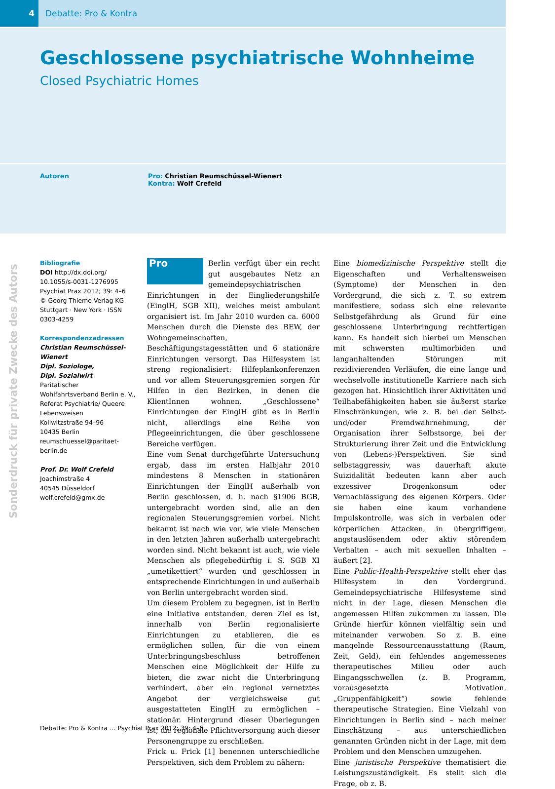4
Debatte: Pro & Kontra
Geschlossene psychiatrische Wohnheime
Closed Psychiatric Homes
Autoren Pro: Christian Reumschüssel-Wienert
Kontra: Wolf Crefeld
Bibliografie
DOI http://dx.doi.org/ 10.1055/s-0031-1276995
Psychiat Prax 2012; 39: 4–6
© Georg Thieme Verlag KG Stuttgart · New York · ISSN 0303-4259
Korrespondenzadressen
Christian Reumschüssel-Wienert
Dipl. Soziologe,
Dipl. Sozialwirt
Paritatischer Wohlfahrtsverband Berlin e. V., Referat Psychiatrie/ Queere Lebensweisen
Kollwitzstraße 94–96
10435 Berlin
reumschuessel@paritaet-berlin.de
Prof. Dr. Wolf Crefeld
Joachimstraße 4
40545 Düsseldorf
wolf.crefeld@gmx.de
Pro Berlin verfügt über ein recht gut ausgebautes Netz an gemeindepsychiatrischen Einrichtungen in der Eingliederungshilfe (EinglH, SGB XII), welches meist ambulant organisiert ist. Im Jahr 2010 wurden ca. 6000 Menschen durch die Dienste des BEW, der Wohngemeinschaften, Beschäftigungstagesstätten und 6 stationäre Einrichtungen versorgt. Das Hilfesystem ist streng regionalisiert: Hilfeplankonferenzen und vor allem Steuerungsgremien sorgen für Hilfen in den Bezirken, in denen die KlientInnen wohnen. „Geschlossene“ Einrichtungen der EinglH gibt es in Berlin nicht, allerdings eine Reihe von Pflegeeinrichtungen, die über geschlossene Bereiche verfügen.
Eine vom Senat durchgeführte Untersuchung ergab, dass im ersten Halbjahr 2010 mindestens 8 Menschen in stationären Einrichtungen der EinglH außerhalb von Berlin geschlossen, d. h. nach §1906 BGB, untergebracht worden sind, alle an den regionalen Steuerungsgremien vorbei. Nicht bekannt ist nach wie vor, wie viele Menschen in den letzten Jahren außerhalb untergebracht worden sind. Nicht bekannt ist auch, wie viele Menschen als pflegebedürftig i. S. SGB XI „umetikettiert“ wurden und geschlossen in entsprechende Einrichtungen in und außerhalb von Berlin untergebracht worden sind.
Um diesem Problem zu begegnen, ist in Berlin eine Initiative entstanden, deren Ziel es ist, innerhalb von Berlin regionalisierte Einrichtungen zu etablieren, die es ermöglichen sollen, für die von einem Unterbringungsbeschluss betroffenen Menschen eine Möglichkeit der Hilfe zu bieten, die zwar nicht die Unterbringung verhindert, aber ein regional vernetztes Angebot der vergleichsweise gut ausgestatteten EinglH zu ermöglichen – stationär. Hintergrund dieser Überlegungen ist, die regionale Pflichtversorgung auch dieser Personengruppe zu erschließen.
Frick u. Frick [1] benennen unterschiedliche Perspektiven, sich dem Problem zu nähern:
Eine biomedizinische Perspektive stellt die Eigenschaften und Verhaltensweisen (Symptome) der Menschen in den Vordergrund, die sich z. T. so extrem manifestiere, sodass sich eine relevante Selbstgefährdung als Grund für eine geschlossene Unterbringung rechtfertigen kann. Es handelt sich hierbei um Menschen mit schwersten multimorbiden und langanhaltenden Störungen mit rezidivierenden Verläufen, die eine lange und wechselvolle institutionelle Karriere nach sich gezogen hat. Hinsichtlich ihrer Aktivitäten und Teilhabefähigkeiten haben sie äußerst starke Einschränkungen, wie z. B. bei der Selbst- und/oder Fremdwahrnehmung, der Organisation ihrer Selbstsorge, bei der Strukturierung ihrer Zeit und die Entwicklung von (Lebens-)Perspektiven. Sie sind selbstaggressiv, was dauerhaft akute Suizidalität bedeuten kann aber auch exzessiver Drogenkonsum oder Vernachlässigung des eigenen Körpers. Oder sie haben eine kaum vorhandene Impulskontrolle, was sich in verbalen oder körperlichen Attacken, in übergriffigem, angstauslösendem oder aktiv störendem Verhalten – auch mit sexuellen Inhalten – äußert [2].
Eine Public-Health-Perspektive stellt eher das Hilfesystem in den Vordergrund. Gemeindepsychiatrische Hilfesysteme sind nicht in der Lage, diesen Menschen die angemessen Hilfen zukommen zu lassen. Die Gründe hierfür können vielfältig sein und miteinander verwoben. So z. B. eine mangelnde Ressourcenausstattung (Raum, Zeit, Geld), ein fehlendes angemessenes therapeutisches Milieu oder auch Eingangsschwellen (z. B. Programm, vorausgesetzte Motivation, „Gruppenfähigkeit“) sowie fehlende therapeutische Strategien. Eine Vielzahl von Einrichtungen in Berlin sind – nach meiner Einschätzung – aus unterschiedlichen genannten Gründen nicht in der Lage, mit dem Problem und den Menschen umzugehen.
Eine juristische Perspektive thematisiert die Leistungszuständigkeit. Es stellt sich die Frage, ob z. B.
Sonderdruck für private Zwecke des Autors
Debatte: Pro & Kontra … Psychiat Prax 2012; 39: 4–6